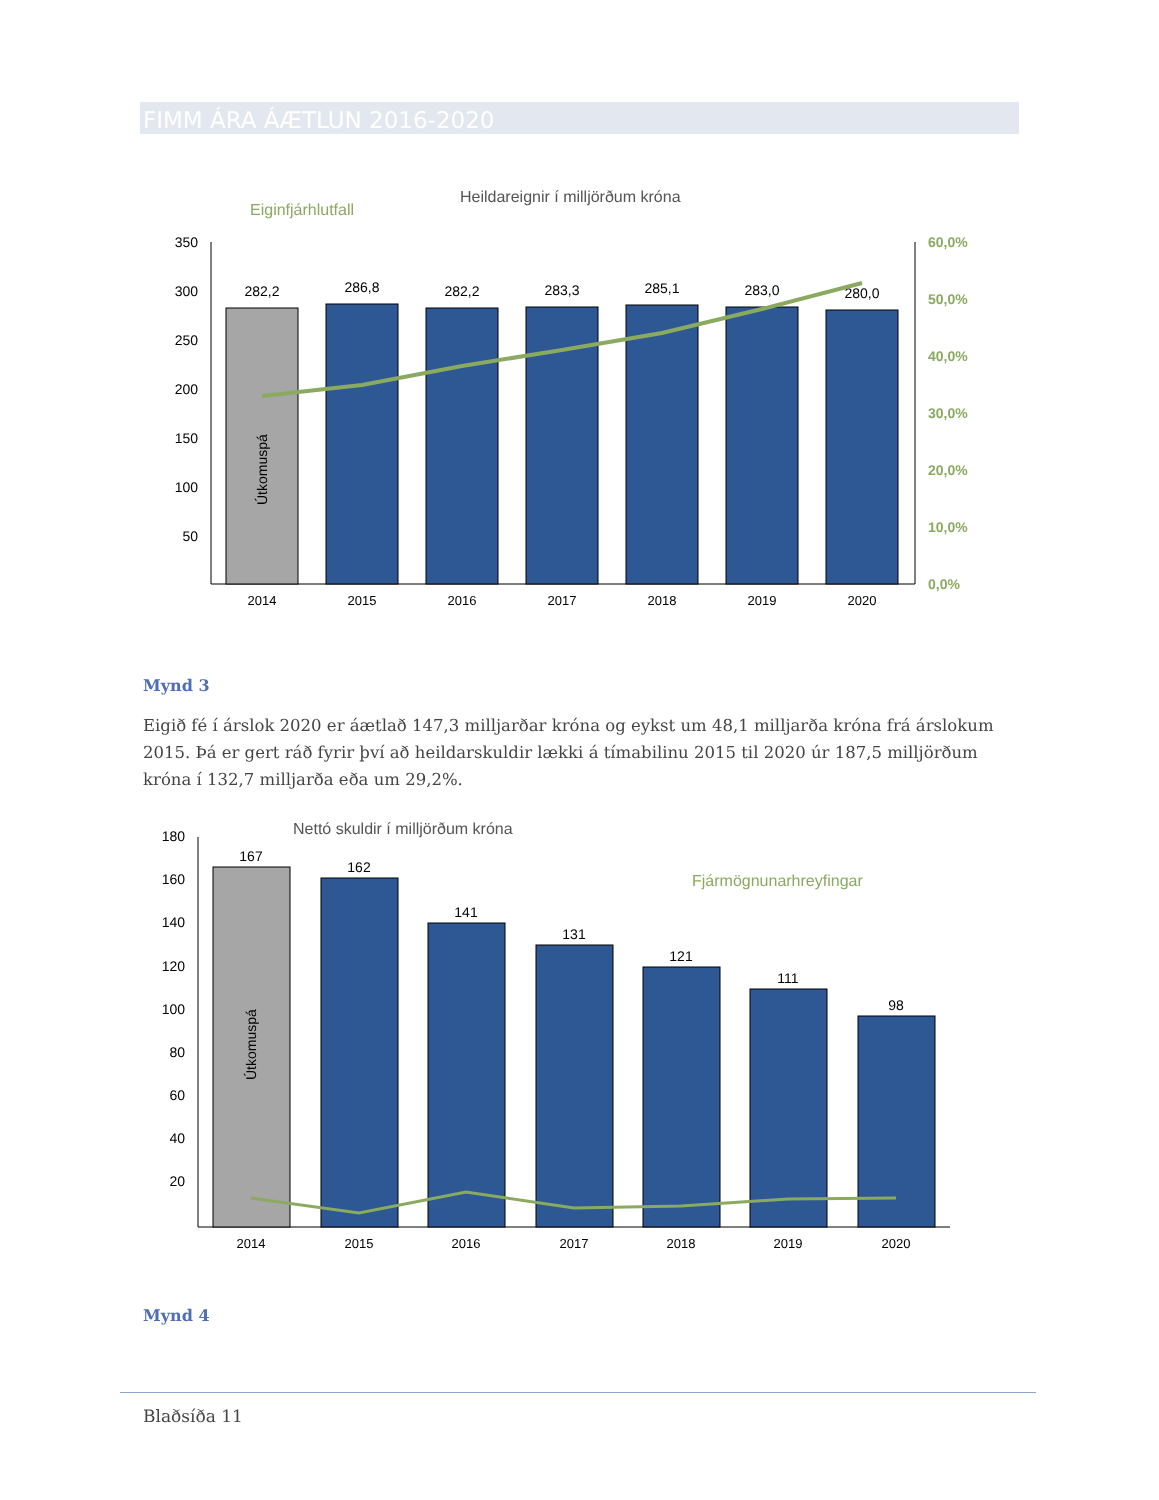FIMM ÁRA ÁÆTLUN 2016-2020
Heildareignir í milljörðum króna
Eiginfjárhlutfall
350
300
250
200
150
100
50
60,0%
50,0%
40,0%
30,0%
20,0%
10,0%
0,0%
Útkomuspá
282,2
286,8
282,2
283,3
285,1
283,0
280,0
2014
2015
2016
2017
2018
2019
2020
Mynd 3
Eigið fé í árslok 2020 er áætlað 147,3 milljarðar króna og eykst um 48,1 milljarða króna frá árslokum 2015. Þá er gert ráð fyrir því að heildarskuldir lækki á tímabilinu 2015 til 2020 úr 187,5 milljörðum króna í 132,7 milljarða eða um 29,2%.
Nettó skuldir í milljörðum króna
Fjármögnunarhreyfingar
180
160
140
120
100
80
60
40
20
Útkomuspá
167
162
141
131
121
111
98
2014
2015
2016
2017
2018
2019
2020
Mynd 4
Blaðsíða 11